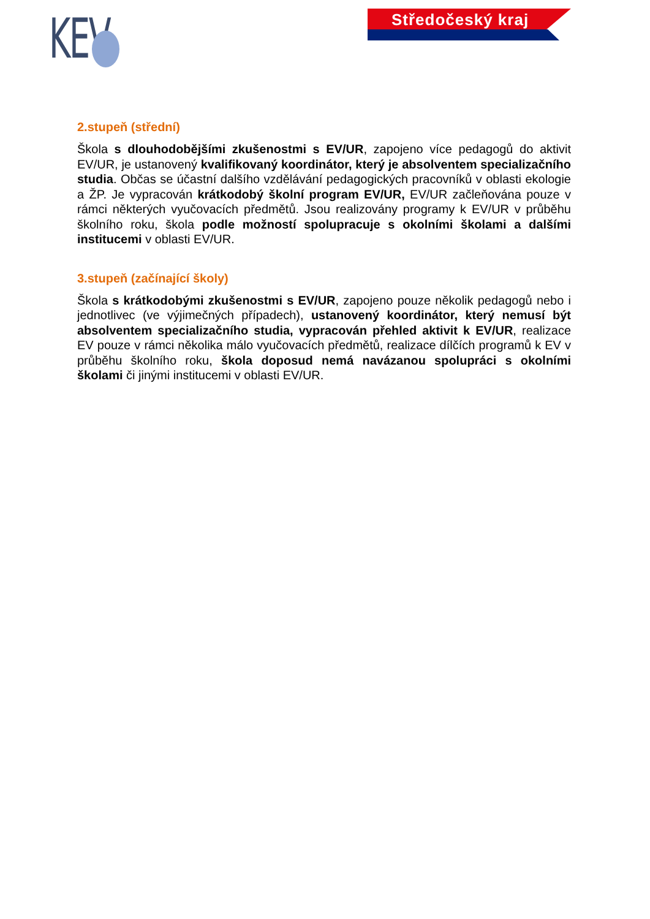KEV Středočeský kraj
2.stupeň (střední)
Škola s dlouhodobějšími zkušenostmi s EV/UR, zapojeno více pedagogů do aktivit EV/UR, je ustanovený kvalifikovaný koordinátor, který je absolventem specializačního studia. Občas se účastní dalšího vzdělávání pedagogických pracovníků v oblasti ekologie a ŽP. Je vypracován krátkodobý školní program EV/UR, EV/UR začleňována pouze v rámci některých vyučovacích předmětů. Jsou realizovány programy k EV/UR v průběhu školního roku, škola podle možností spolupracuje s okolními školami a dalšími institucemi v oblasti EV/UR.
3.stupeň (začínající školy)
Škola s krátkodobými zkušenostmi s EV/UR, zapojeno pouze několik pedagogů nebo i jednotlivec (ve výjimečných případech), ustanovený koordinátor, který nemusí být absolventem specializačního studia, vypracován přehled aktivit k EV/UR, realizace EV pouze v rámci několika málo vyučovacích předmětů, realizace dílčích programů k EV v průběhu školního roku, škola doposud nemá navázanou spolupráci s okolními školami či jinými institucemi v oblasti EV/UR.